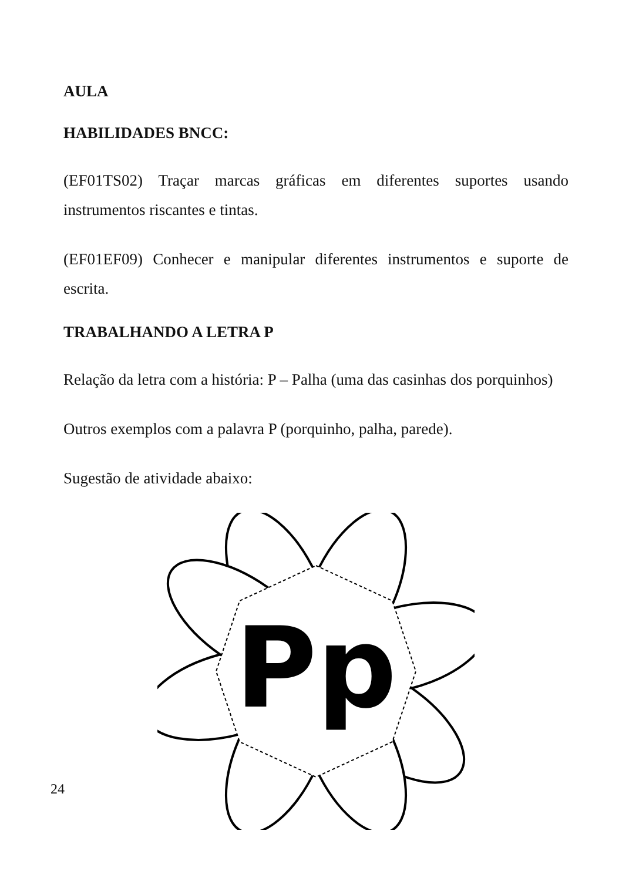AULA
HABILIDADES BNCC:
(EF01TS02) Traçar marcas gráficas em diferentes suportes usando instrumentos riscantes e tintas.
(EF01EF09) Conhecer e manipular diferentes instrumentos e suporte de escrita.
TRABALHANDO A LETRA P
Relação da letra com a história: P – Palha (uma das casinhas dos porquinhos)
Outros exemplos com a palavra P (porquinho, palha, parede).
Sugestão de atividade abaixo:
Pp
24